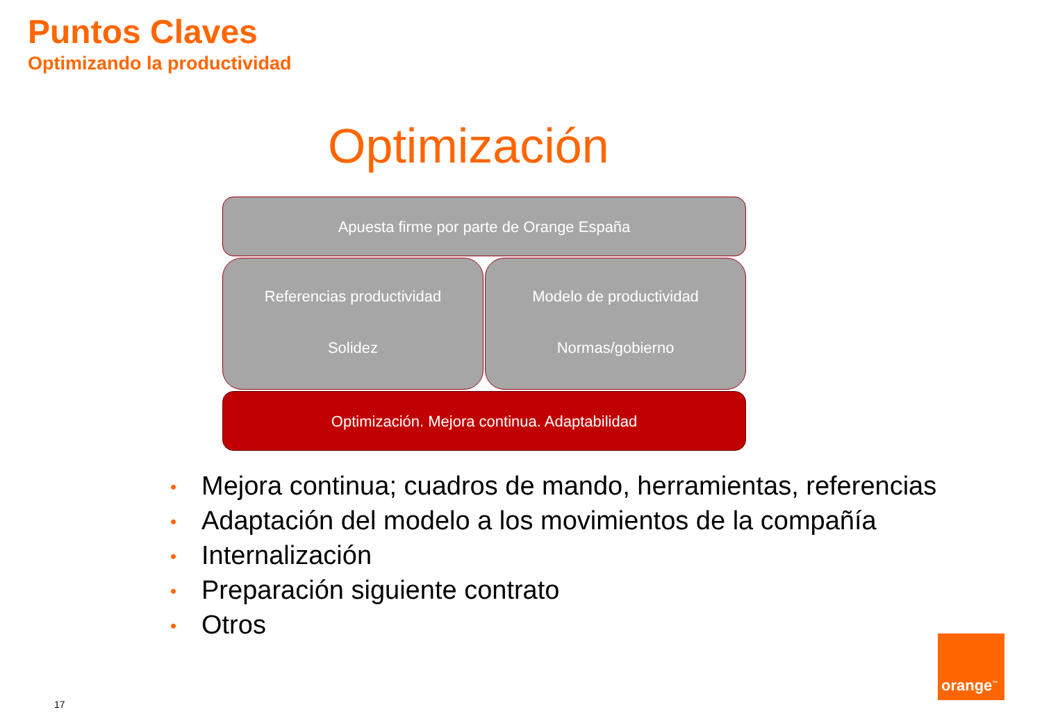Puntos Claves
Optimizando la productividad
Optimización
Apuesta firme por parte de Orange España
Referencias productividad
Solidez
Modelo de productividad
Normas/gobierno
Optimización. Mejora continua. Adaptabilidad
• Mejora continua; cuadros de mando, herramientas, referencias
• Adaptación del modelo a los movimientos de la compañía
• Internalización
• Preparación siguiente contrato
• Otros
17
orange<sup>™</sup>